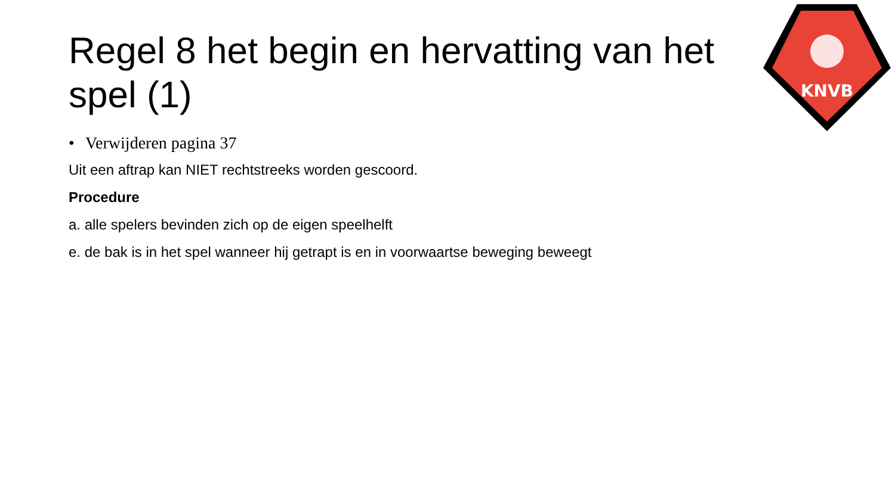KNVB
Regel 8 het begin en hervatting van het spel (1)
• Verwijderen pagina 37
Uit een aftrap kan NIET rechtstreeks worden gescoord.
Procedure
a. alle spelers bevinden zich op de eigen speelhelft
e. de bak is in het spel wanneer hij getrapt is en in voorwaartse beweging beweegt